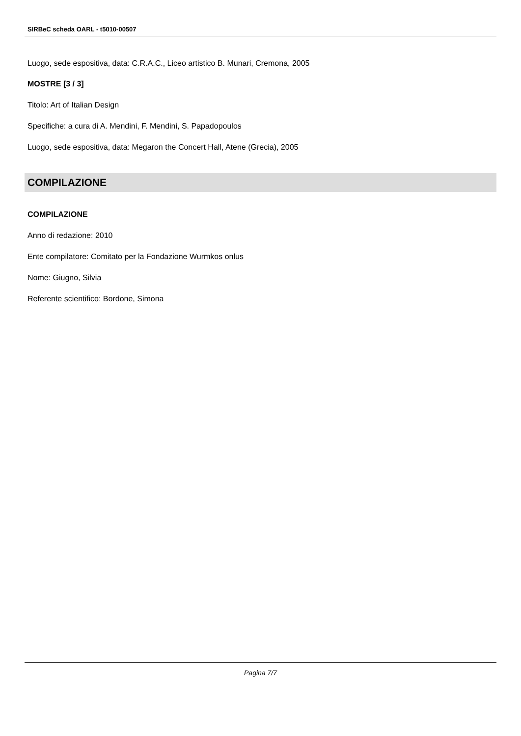SIRBeC scheda OARL - t5010-00507
Luogo, sede espositiva, data: C.R.A.C., Liceo artistico B. Munari, Cremona, 2005
MOSTRE [3 / 3]
Titolo: Art of Italian Design
Specifiche: a cura di A. Mendini, F. Mendini, S. Papadopoulos
Luogo, sede espositiva, data: Megaron the Concert Hall, Atene (Grecia), 2005
COMPILAZIONE
COMPILAZIONE
Anno di redazione: 2010
Ente compilatore: Comitato per la Fondazione Wurmkos onlus
Nome: Giugno, Silvia
Referente scientifico: Bordone, Simona
Pagina 7/7